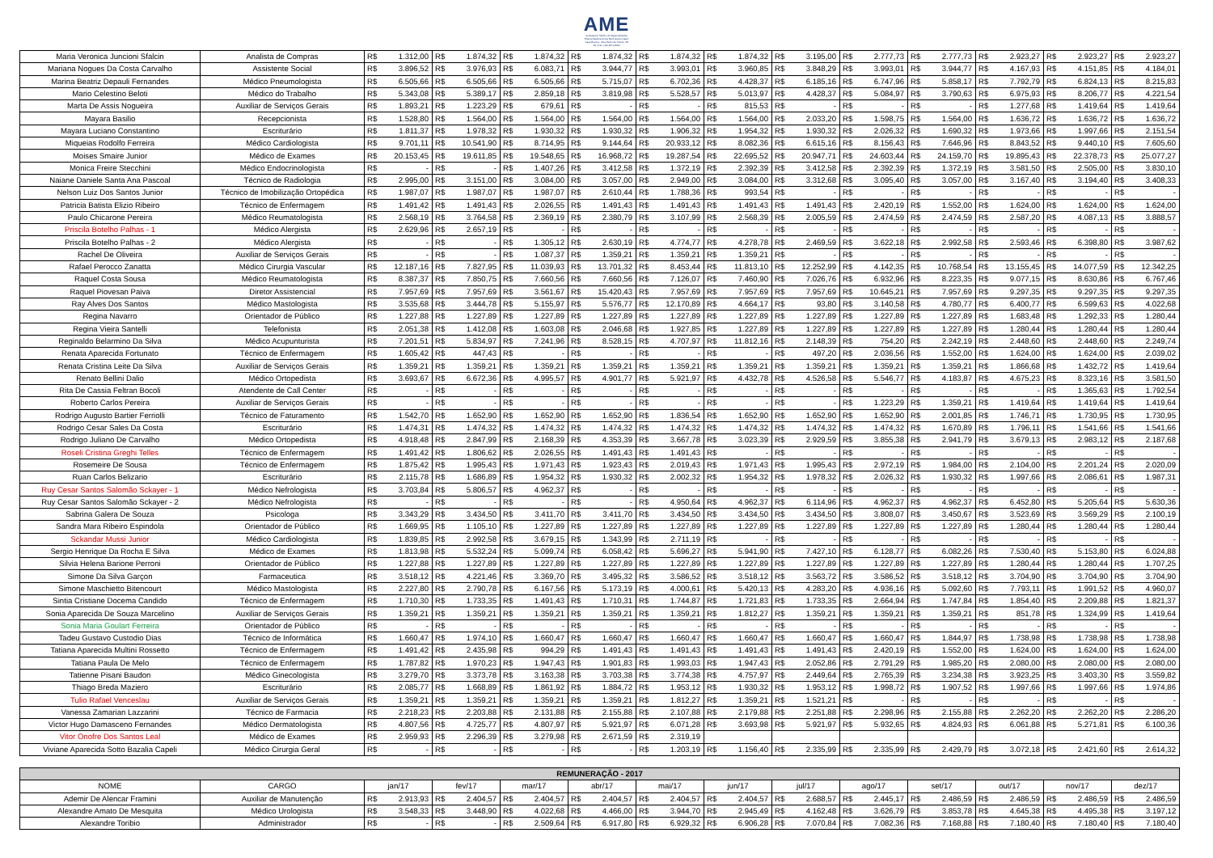AME
Ambulatório Médico de Especialidades
"Eliana Natalina Zonta Merli Giantomassi"
Casa Branca - Rua Pedro de Toledo, 48
Tel / Fax: (19) 3671-8000
| Maria Veronica Juncioni Sfalcin | Analista de Compras | R$ | 1.312,00 | R$ | 1.874,32 | R$ | 1.874,32 | R$ | 1.874,32 | R$ | 1.874,32 | R$ | 1.874,32 | R$ | 3.195,00 | R$ | 2.777,73 | R$ | 2.777,73 | R$ | 2.923,27 | R$ | 2.923,27 | R$ | 2.923,27 |
| Mariana Nogues Da Costa Carvalho | Assistente Social | R$ | 3.896,52 | R$ | 3.976,93 | R$ | 6.083,71 | R$ | 3.944,77 | R$ | 3.993,01 | R$ | 3.960,85 | R$ | 3.848,29 | R$ | 3.993,01 | R$ | 3.944,77 | R$ | 4.167,93 | R$ | 4.151,85 | R$ | 4.184,01 |
| Marina Beatriz Depauli Fernandes | Médico Pneumologista | R$ | 6.505,66 | R$ | 6.505,66 | R$ | 6.505,66 | R$ | 5.715,07 | R$ | 6.702,36 | R$ | 4.428,37 | R$ | 6.185,16 | R$ | 6.747,96 | R$ | 5.858,17 | R$ | 7.792,79 | R$ | 6.824,13 | R$ | 8.215,83 |
| Mario Celestino Beloti | Médico do Trabalho | R$ | 5.343,08 | R$ | 5.389,17 | R$ | 2.859,18 | R$ | 3.819,98 | R$ | 5.528,57 | R$ | 5.013,97 | R$ | 4.428,37 | R$ | 5.084,97 | R$ | 3.790,63 | R$ | 6.975,93 | R$ | 8.206,77 | R$ | 4.221,54 |
| Marta De Assis Nogueira | Auxiliar de Serviços Gerais | R$ | 1.893,21 | R$ | 1.223,29 | R$ | 679,61 | R$ | - | R$ | - | R$ | 815,53 | R$ | - | R$ | - | R$ | - | R$ | 1.277,68 | R$ | 1.419,64 | R$ | 1.419,64 |
| Mayara Basilio | Recepcionista | R$ | 1.528,80 | R$ | 1.564,00 | R$ | 1.564,00 | R$ | 1.564,00 | R$ | 1.564,00 | R$ | 1.564,00 | R$ | 2.033,20 | R$ | 1.598,75 | R$ | 1.564,00 | R$ | 1.636,72 | R$ | 1.636,72 | R$ | 1.636,72 |
| Mayara Luciano Constantino | Escriturário | R$ | 1.811,37 | R$ | 1.978,32 | R$ | 1.930,32 | R$ | 1.930,32 | R$ | 1.906,32 | R$ | 1.954,32 | R$ | 1.930,32 | R$ | 2.026,32 | R$ | 1.690,32 | R$ | 1.973,66 | R$ | 1.997,66 | R$ | 2.151,54 |
| Miqueias Rodolfo Ferreira | Médico Cardiologista | R$ | 9.701,11 | R$ | 10.541,90 | R$ | 8.714,95 | R$ | 9.144,64 | R$ | 20.933,12 | R$ | 8.082,36 | R$ | 6.615,16 | R$ | 8.156,43 | R$ | 7.646,96 | R$ | 8.843,52 | R$ | 9.440,10 | R$ | 7.605,60 |
| Moises Smaire Junior | Médico de Exames | R$ | 20.153,45 | R$ | 19.611,85 | R$ | 19.548,65 | R$ | 16.968,72 | R$ | 19.287,54 | R$ | 22.695,52 | R$ | 20.947,71 | R$ | 24.603,44 | R$ | 24.159,70 | R$ | 19.895,43 | R$ | 22.378,73 | R$ | 25.077,27 |
| Monica Freire Stecchini | Médico Endocrinologista | R$ | - | R$ | - | R$ | 1.407,26 | R$ | 3.412,58 | R$ | 1.372,19 | R$ | 2.392,39 | R$ | 3.412,58 | R$ | 2.392,39 | R$ | 1.372,19 | R$ | 3.581,50 | R$ | 2.505,00 | R$ | 3.830,10 |
| Naiane Daniele Santa Ana Pascoal | Técnico de Radiologia | R$ | 2.995,00 | R$ | 3.151,00 | R$ | 3.084,00 | R$ | 3.057,00 | R$ | 2.949,00 | R$ | 3.084,00 | R$ | 3.312,68 | R$ | 3.095,40 | R$ | 3.057,00 | R$ | 3.167,40 | R$ | 3.194,40 | R$ | 3.408,33 |
| Nelson Luiz Dos Santos Junior | Técnico de Imobilização Ortopédica | R$ | 1.987,07 | R$ | 1.987,07 | R$ | 1.987,07 | R$ | 2.610,44 | R$ | 1.788,36 | R$ | 993,54 | R$ | - | R$ | - | R$ | - | R$ | - | R$ | - | R$ | - |
| Patricia Batista Elizio Ribeiro | Técnico de Enfermagem | R$ | 1.491,42 | R$ | 1.491,43 | R$ | 2.026,55 | R$ | 1.491,43 | R$ | 1.491,43 | R$ | 1.491,43 | R$ | 1.491,43 | R$ | 2.420,19 | R$ | 1.552,00 | R$ | 1.624,00 | R$ | 1.624,00 | R$ | 1.624,00 |
| Paulo Chicarone Pereira | Médico Reumatologista | R$ | 2.568,19 | R$ | 3.764,58 | R$ | 2.369,19 | R$ | 2.380,79 | R$ | 3.107,99 | R$ | 2.568,39 | R$ | 2.005,59 | R$ | 2.474,59 | R$ | 2.474,59 | R$ | 2.587,20 | R$ | 4.087,13 | R$ | 3.888,57 |
| Priscila Botelho Palhas - 1 | Médico Alergista | R$ | 2.629,96 | R$ | 2.657,19 | R$ | - | R$ | - | R$ | - | R$ | - | R$ | - | R$ | - | R$ | - | R$ | - | R$ | - | R$ | - |
| Priscila Botelho Palhas - 2 | Médico Alergista | R$ | - | R$ | - | R$ | 1.305,12 | R$ | 2.630,19 | R$ | 4.774,77 | R$ | 4.278,78 | R$ | 2.469,59 | R$ | 3.622,18 | R$ | 2.992,58 | R$ | 2.593,46 | R$ | 6.398,80 | R$ | 3.987,62 |
| Rachel De Oliveira | Auxiliar de Serviços Gerais | R$ | - | R$ | - | R$ | 1.087,37 | R$ | 1.359,21 | R$ | 1.359,21 | R$ | 1.359,21 | R$ | - | R$ | - | R$ | - | R$ | - | R$ | - | R$ | - |
| Rafael Perocco Zanatta | Médico Cirurgia Vascular | R$ | 12.187,16 | R$ | 7.827,95 | R$ | 11.039,93 | R$ | 13.701,32 | R$ | 8.453,44 | R$ | 11.813,10 | R$ | 12.252,99 | R$ | 4.142,35 | R$ | 10.768,54 | R$ | 13.155,45 | R$ | 14.077,59 | R$ | 12.342,25 |
| Raquel Costa Sousa | Médico Reumatologista | R$ | 8.387,37 | R$ | 7.850,75 | R$ | 7.660,56 | R$ | 7.660,56 | R$ | 7.126,07 | R$ | 7.460,90 | R$ | 7.026,76 | R$ | 6.932,96 | R$ | 8.223,35 | R$ | 9.077,15 | R$ | 8.630,86 | R$ | 6.767,46 |
| Raquel Piovesan Paiva | Diretor Assistencial | R$ | 7.957,69 | R$ | 7.957,69 | R$ | 3.561,67 | R$ | 15.420,43 | R$ | 7.957,69 | R$ | 7.957,69 | R$ | 7.957,69 | R$ | 10.645,21 | R$ | 7.957,69 | R$ | 9.297,35 | R$ | 9.297,35 | R$ | 9.297,35 |
| Ray Alves Dos Santos | Médico Mastologista | R$ | 3.535,68 | R$ | 3.444,78 | R$ | 5.155,97 | R$ | 5.576,77 | R$ | 12.170,89 | R$ | 4.664,17 | R$ | 93,80 | R$ | 3.140,58 | R$ | 4.780,77 | R$ | 6.400,77 | R$ | 6.599,63 | R$ | 4.022,68 |
| Regina Navarro | Orientador de Público | R$ | 1.227,88 | R$ | 1.227,89 | R$ | 1.227,89 | R$ | 1.227,89 | R$ | 1.227,89 | R$ | 1.227,89 | R$ | 1.227,89 | R$ | 1.227,89 | R$ | 1.227,89 | R$ | 1.683,48 | R$ | 1.292,33 | R$ | 1.280,44 |
| Regina Vieira Santelli | Telefonista | R$ | 2.051,38 | R$ | 1.412,08 | R$ | 1.603,08 | R$ | 2.046,68 | R$ | 1.927,85 | R$ | 1.227,89 | R$ | 1.227,89 | R$ | 1.227,89 | R$ | 1.227,89 | R$ | 1.280,44 | R$ | 1.280,44 | R$ | 1.280,44 |
| Reginaldo Belarmino Da Silva | Médico Acupunturista | R$ | 7.201,51 | R$ | 5.834,97 | R$ | 7.241,96 | R$ | 8.528,15 | R$ | 4.707,97 | R$ | 11.812,16 | R$ | 2.148,39 | R$ | 754,20 | R$ | 2.242,19 | R$ | 2.448,60 | R$ | 2.448,60 | R$ | 2.249,74 |
| Renata Aparecida Fortunato | Técnico de Enfermagem | R$ | 1.605,42 | R$ | 447,43 | R$ | - | R$ | - | R$ | - | R$ | - | R$ | 497,20 | R$ | 2.036,56 | R$ | 1.552,00 | R$ | 1.624,00 | R$ | 1.624,00 | R$ | 2.039,02 |
| Renata Cristina Leite Da Silva | Auxiliar de Serviços Gerais | R$ | 1.359,21 | R$ | 1.359,21 | R$ | 1.359,21 | R$ | 1.359,21 | R$ | 1.359,21 | R$ | 1.359,21 | R$ | 1.359,21 | R$ | 1.359,21 | R$ | 1.359,21 | R$ | 1.866,68 | R$ | 1.432,72 | R$ | 1.419,64 |
| Renato Bellini Dalio | Médico Ortopedista | R$ | 3.693,67 | R$ | 6.672,36 | R$ | 4.995,57 | R$ | 4.901,77 | R$ | 5.921,97 | R$ | 4.432,78 | R$ | 4.526,58 | R$ | 5.546,77 | R$ | 4.183,87 | R$ | 4.675,23 | R$ | 8.323,16 | R$ | 3.581,50 |
| Rita De Cassia Feltran Bocoli | Atendente de Call Center | R$ | - | R$ | - | R$ | - | R$ | - | R$ | - | R$ | - | R$ | - | R$ | - | R$ | - | R$ | - | R$ | 1.365,63 | R$ | 1.792,54 |
| Roberto Carlos Pereira | Auxiliar de Serviços Gerais | R$ | - | R$ | - | R$ | - | R$ | - | R$ | - | R$ | - | R$ | - | R$ | 1.223,29 | R$ | 1.359,21 | R$ | 1.419,64 | R$ | 1.419,64 | R$ | 1.419,64 |
| Rodrigo Augusto Bartier Ferriolli | Técnico de Faturamento | R$ | 1.542,70 | R$ | 1.652,90 | R$ | 1.652,90 | R$ | 1.652,90 | R$ | 1.836,54 | R$ | 1.652,90 | R$ | 1.652,90 | R$ | 1.652,90 | R$ | 2.001,85 | R$ | 1.746,71 | R$ | 1.730,95 | R$ | 1.730,95 |
| Rodrigo Cesar Sales Da Costa | Escriturário | R$ | 1.474,31 | R$ | 1.474,32 | R$ | 1.474,32 | R$ | 1.474,32 | R$ | 1.474,32 | R$ | 1.474,32 | R$ | 1.474,32 | R$ | 1.474,32 | R$ | 1.670,89 | R$ | 1.796,11 | R$ | 1.541,66 | R$ | 1.541,66 |
| Rodrigo Juliano De Carvalho | Médico Ortopedista | R$ | 4.918,48 | R$ | 2.847,99 | R$ | 2.168,39 | R$ | 4.353,39 | R$ | 3.667,78 | R$ | 3.023,39 | R$ | 2.929,59 | R$ | 3.855,38 | R$ | 2.941,79 | R$ | 3.679,13 | R$ | 2.983,12 | R$ | 2.187,68 |
| Roseli Cristina Greghi Telles | Técnico de Enfermagem | R$ | 1.491,42 | R$ | 1.806,62 | R$ | 2.026,55 | R$ | 1.491,43 | R$ | 1.491,43 | R$ | - | R$ | - | R$ | - | R$ | - | R$ | - | R$ | - | R$ | - |
| Rosemeire De Sousa | Técnico de Enfermagem | R$ | 1.875,42 | R$ | 1.995,43 | R$ | 1.971,43 | R$ | 1.923,43 | R$ | 2.019,43 | R$ | 1.971,43 | R$ | 1.995,43 | R$ | 2.972,19 | R$ | 1.984,00 | R$ | 2.104,00 | R$ | 2.201,24 | R$ | 2.020,09 |
| Ruan Carlos Belizario | Escriturário | R$ | 2.115,78 | R$ | 1.686,89 | R$ | 1.954,32 | R$ | 1.930,32 | R$ | 2.002,32 | R$ | 1.954,32 | R$ | 1.978,32 | R$ | 2.026,32 | R$ | 1.930,32 | R$ | 1.997,66 | R$ | 2.086,61 | R$ | 1.987,31 |
| Ruy Cesar Santos Salomão Sckayer - 1 | Médico Nefrologista | R$ | 3.703,84 | R$ | 5.806,57 | R$ | 4.962,37 | R$ | - | R$ | - | R$ | - | R$ | - | R$ | - | R$ | - | R$ | - | R$ | - | R$ | - |
| Ruy Cesar Santos Salomão Sckayer - 2 | Médico Nefrologista | R$ | - | R$ | - | R$ | - | R$ | - | R$ | 4.950,64 | R$ | 4.962,37 | R$ | 6.114,96 | R$ | 4.962,37 | R$ | 4.962,37 | R$ | 6.452,80 | R$ | 5.205,64 | R$ | 5.630,36 |
| Sabrina Galera De Souza | Psicologa | R$ | 3.343,29 | R$ | 3.434,50 | R$ | 3.411,70 | R$ | 3.411,70 | R$ | 3.434,50 | R$ | 3.434,50 | R$ | 3.434,50 | R$ | 3.808,07 | R$ | 3.450,67 | R$ | 3.523,69 | R$ | 3.569,29 | R$ | 2.100,19 |
| Sandra Mara Ribeiro Espindola | Orientador de Público | R$ | 1.669,95 | R$ | 1.105,10 | R$ | 1.227,89 | R$ | 1.227,89 | R$ | 1.227,89 | R$ | 1.227,89 | R$ | 1.227,89 | R$ | 1.227,89 | R$ | 1.227,89 | R$ | 1.280,44 | R$ | 1.280,44 | R$ | 1.280,44 |
| Sckandar Mussi Junior | Médico Cardiologista | R$ | 1.839,85 | R$ | 2.992,58 | R$ | 3.679,15 | R$ | 1.343,99 | R$ | 2.711,19 | R$ | - | R$ | - | R$ | - | R$ | - | R$ | - | R$ | - | R$ | - |
| Sergio Henrique Da Rocha E Silva | Médico de Exames | R$ | 1.813,98 | R$ | 5.532,24 | R$ | 5.099,74 | R$ | 6.058,42 | R$ | 5.696,27 | R$ | 5.941,90 | R$ | 7.427,10 | R$ | 6.128,77 | R$ | 6.082,26 | R$ | 7.530,40 | R$ | 5.153,80 | R$ | 6.024,88 |
| Silvia Helena Barione Perroni | Orientador de Público | R$ | 1.227,88 | R$ | 1.227,89 | R$ | 1.227,89 | R$ | 1.227,89 | R$ | 1.227,89 | R$ | 1.227,89 | R$ | 1.227,89 | R$ | 1.227,89 | R$ | 1.227,89 | R$ | 1.280,44 | R$ | 1.280,44 | R$ | 1.707,25 |
| Simone Da Silva Garçon | Farmaceutica | R$ | 3.518,12 | R$ | 4.221,46 | R$ | 3.369,70 | R$ | 3.495,32 | R$ | 3.586,52 | R$ | 3.518,12 | R$ | 3.563,72 | R$ | 3.586,52 | R$ | 3.518,12 | R$ | 3.704,90 | R$ | 3.704,90 | R$ | 3.704,90 |
| Simone Maschietto Bitencourt | Médico Mastologista | R$ | 2.227,80 | R$ | 2.790,78 | R$ | 6.167,56 | R$ | 5.173,19 | R$ | 4.000,61 | R$ | 5.420,13 | R$ | 4.283,20 | R$ | 4.936,16 | R$ | 5.092,60 | R$ | 7.793,11 | R$ | 1.991,52 | R$ | 4.960,07 |
| Sintia Cristiane Docema Candido | Técnico de Enfermagem | R$ | 1.710,30 | R$ | 1.733,35 | R$ | 1.491,43 | R$ | 1.710,31 | R$ | 1.744,87 | R$ | 1.721,83 | R$ | 1.733,35 | R$ | 2.664,94 | R$ | 1.747,84 | R$ | 1.854,40 | R$ | 2.209,88 | R$ | 1.821,37 |
| Sonia Aparecida De Souza Marcelino | Auxiliar de Serviços Gerais | R$ | 1.359,21 | R$ | 1.359,21 | R$ | 1.359,21 | R$ | 1.359,21 | R$ | 1.359,21 | R$ | 1.812,27 | R$ | 1.359,21 | R$ | 1.359,21 | R$ | 1.359,21 | R$ | 851,78 | R$ | 1.324,99 | R$ | 1.419,64 |
| Sonia Maria Goulart Ferreira | Orientador de Público | R$ | - | R$ | - | R$ | - | R$ | - | R$ | - | R$ | - | R$ | - | R$ | - | R$ | - | R$ | - | R$ | - | R$ | - |
| Tadeu Gustavo Custodio Dias | Técnico de Informática | R$ | 1.660,47 | R$ | 1.974,10 | R$ | 1.660,47 | R$ | 1.660,47 | R$ | 1.660,47 | R$ | 1.660,47 | R$ | 1.660,47 | R$ | 1.660,47 | R$ | 1.844,97 | R$ | 1.738,98 | R$ | 1.738,98 | R$ | 1.738,98 |
| Tatiana Aparecida Multini Rossetto | Técnico de Enfermagem | R$ | 1.491,42 | R$ | 2.435,98 | R$ | 994,29 | R$ | 1.491,43 | R$ | 1.491,43 | R$ | 1.491,43 | R$ | 1.491,43 | R$ | 2.420,19 | R$ | 1.552,00 | R$ | 1.624,00 | R$ | 1.624,00 | R$ | 1.624,00 |
| Tatiana Paula De Melo | Técnico de Enfermagem | R$ | 1.787,82 | R$ | 1.970,23 | R$ | 1.947,43 | R$ | 1.901,83 | R$ | 1.993,03 | R$ | 1.947,43 | R$ | 2.052,86 | R$ | 2.791,29 | R$ | 1.985,20 | R$ | 2.080,00 | R$ | 2.080,00 | R$ | 2.080,00 |
| Tatienne Pisani Baudon | Médico Ginecologista | R$ | 3.279,70 | R$ | 3.373,78 | R$ | 3.163,38 | R$ | 3.703,38 | R$ | 3.774,38 | R$ | 4.757,97 | R$ | 2.449,64 | R$ | 2.765,39 | R$ | 3.234,38 | R$ | 3.923,25 | R$ | 3.403,30 | R$ | 3.559,82 |
| Thiago Breda Maziero | Escriturário | R$ | 2.085,77 | R$ | 1.668,89 | R$ | 1.861,92 | R$ | 1.884,72 | R$ | 1.953,12 | R$ | 1.930,32 | R$ | 1.953,12 | R$ | 1.998,72 | R$ | 1.907,52 | R$ | 1.997,66 | R$ | 1.997,66 | R$ | 1.974,86 |
| Tulio Rafael Venceslau | Auxiliar de Serviços Gerais | R$ | 1.359,21 | R$ | 1.359,21 | R$ | 1.359,21 | R$ | 1.359,21 | R$ | 1.812,27 | R$ | 1.359,21 | R$ | 1.521,21 | R$ | - | R$ | - | R$ | - | R$ | - | R$ | - |
| Vanessa Zamarian Lazzarini | Técnico de Farmacia | R$ | 2.218,23 | R$ | 2.203,88 | R$ | 2.131,88 | R$ | 2.155,88 | R$ | 2.107,88 | R$ | 2.179,88 | R$ | 2.251,88 | R$ | 2.298,96 | R$ | 2.155,88 | R$ | 2.262,20 | R$ | 2.262,20 | R$ | 2.286,20 |
| Victor Hugo Damasceno Fernandes | Médico Dermatologista | R$ | 4.807,56 | R$ | 4.725,77 | R$ | 4.807,97 | R$ | 5.921,97 | R$ | 6.071,28 | R$ | 3.693,98 | R$ | 5.921,97 | R$ | 5.932,65 | R$ | 4.824,93 | R$ | 6.061,88 | R$ | 5.271,81 | R$ | 6.100,36 |
| Vitor Onofre Dos Santos Leal | Médico de Exames | R$ | 2.959,93 | R$ | 2.296,39 | R$ | 3.279,98 | R$ | 2.671,59 | R$ | 2.319,19 | | | | | | | | | | | | | | |
| Viviane Aparecida Sotto Bazalia Capeli | Médico Cirurgia Geral | R$ | - | R$ | - | R$ | - | R$ | - | R$ | 1.203,19 | R$ | 1.156,40 | R$ | 2.335,99 | R$ | 2.335,99 | R$ | 2.429,79 | R$ | 3.072,18 | R$ | 2.421,60 | R$ | 2.614,32 |
| REMUNERAÇÃO - 2017 | | | | | | | | | | | | | | | | | | | | | | | | | |
| --- | --- | --- | --- | --- | --- | --- | --- | --- | --- | --- | --- | --- | --- | --- | --- | --- | --- | --- | --- | --- | --- | --- | --- | --- | --- |
| NOME | CARGO | jan/17 | | fev/17 | | mar/17 | | abr/17 | | mai/17 | | jun/17 | | jul/17 | | ago/17 | | set/17 | | out/17 | | nov/17 | | dez/17 | |
| Ademir De Alencar Framini | Auxiliar de Manutenção | R$ | 2.913,93 | R$ | 2.404,57 | R$ | 2.404,57 | R$ | 2.404,57 | R$ | 2.404,57 | R$ | 2.404,57 | R$ | 2.688,57 | R$ | 2.445,17 | R$ | 2.486,59 | R$ | 2.486,59 | R$ | 2.486,59 | R$ | 2.486,59 |
| Alexandre Amato De Mesquita | Médico Urologista | R$ | 3.548,33 | R$ | 3.448,90 | R$ | 4.022,68 | R$ | 4.466,00 | R$ | 3.944,70 | R$ | 2.945,49 | R$ | 4.162,48 | R$ | 3.626,79 | R$ | 3.853,78 | R$ | 4.645,38 | R$ | 4.495,38 | R$ | 3.197,12 |
| Alexandre Toribio | Administrador | R$ | - | R$ | - | R$ | 2.509,64 | R$ | 6.917,80 | R$ | 6.929,32 | R$ | 6.906,28 | R$ | 7.070,84 | R$ | 7.082,36 | R$ | 7.168,88 | R$ | 7.180,40 | R$ | 7.180,40 | R$ | 7.180,40 |